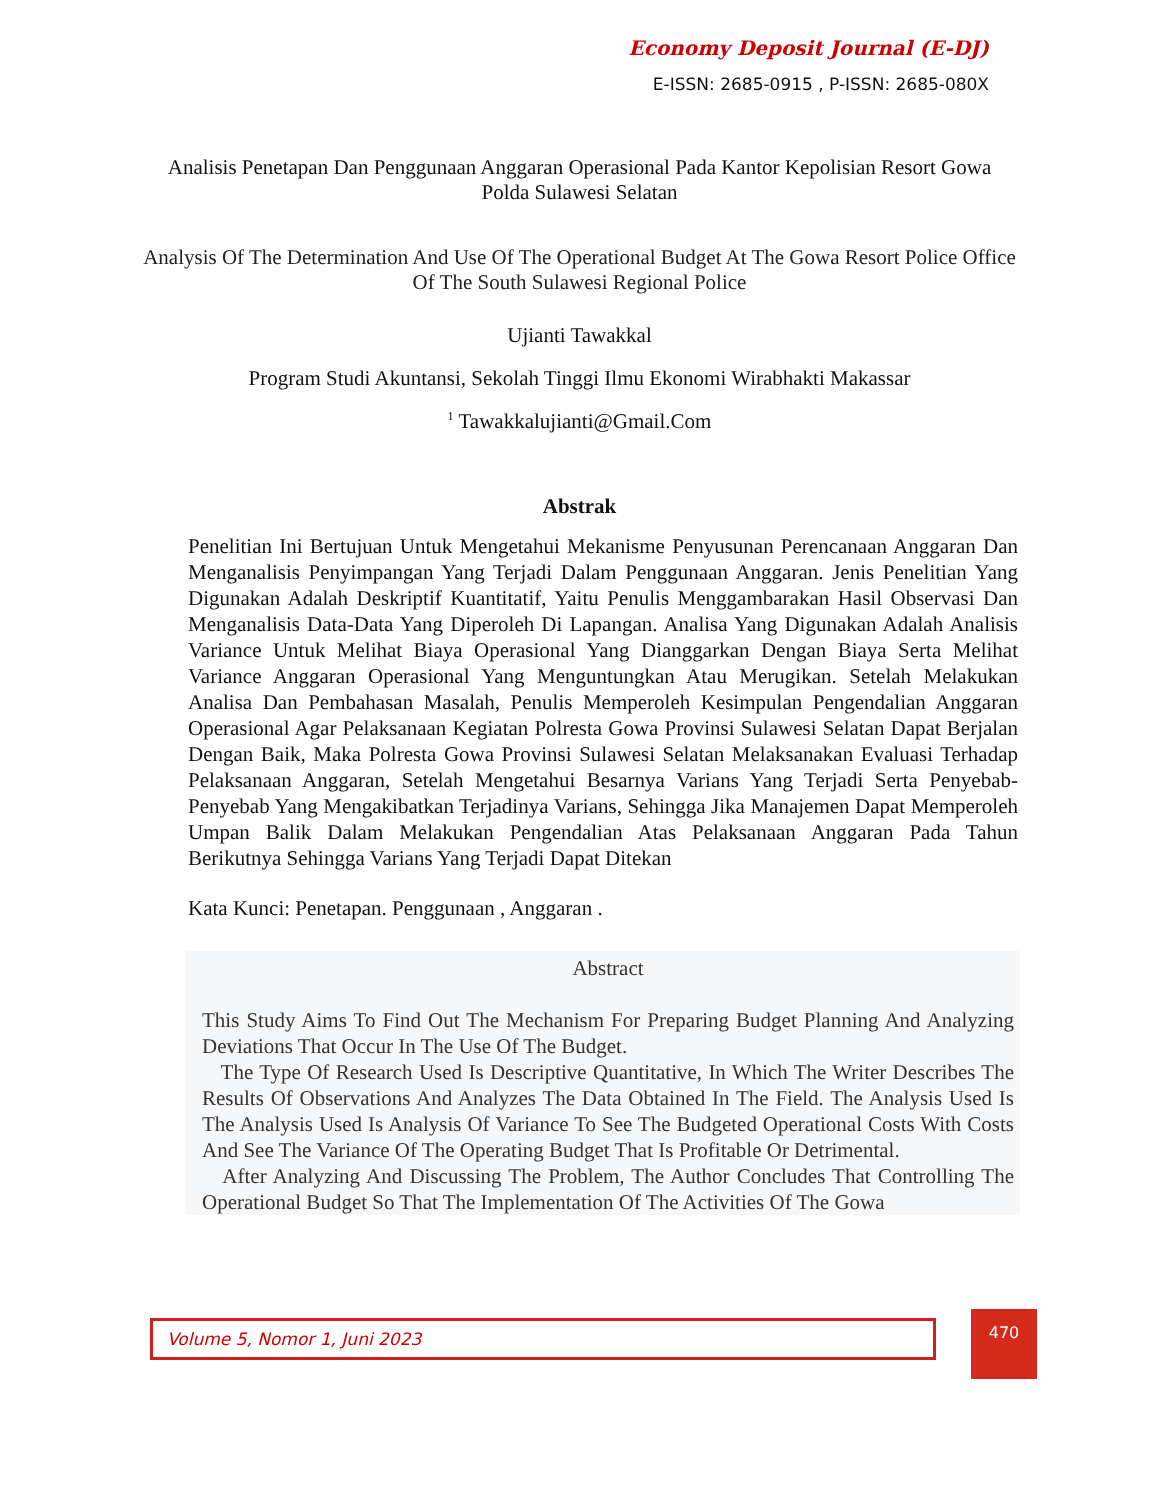Economy Deposit Journal (E-DJ)
E-ISSN: 2685-0915 , P-ISSN: 2685-080X
Analisis Penetapan Dan Penggunaan Anggaran Operasional Pada Kantor Kepolisian Resort Gowa Polda Sulawesi Selatan
Analysis Of The Determination And Use Of The Operational Budget At The Gowa Resort Police Office Of The South Sulawesi Regional Police
Ujianti Tawakkal
Program Studi Akuntansi, Sekolah Tinggi Ilmu Ekonomi Wirabhakti Makassar
<sup>1</sup> Tawakkalujianti@Gmail.Com
Abstrak
Penelitian Ini Bertujuan Untuk Mengetahui Mekanisme Penyusunan Perencanaan Anggaran Dan Menganalisis Penyimpangan Yang Terjadi Dalam Penggunaan Anggaran. Jenis Penelitian Yang Digunakan Adalah Deskriptif Kuantitatif, Yaitu Penulis Menggambarakan Hasil Observasi Dan Menganalisis Data-Data Yang Diperoleh Di Lapangan. Analisa Yang Digunakan Adalah Analisis Variance Untuk Melihat Biaya Operasional Yang Dianggarkan Dengan Biaya Serta Melihat Variance Anggaran Operasional Yang Menguntungkan Atau Merugikan. Setelah Melakukan Analisa Dan Pembahasan Masalah, Penulis Memperoleh Kesimpulan Pengendalian Anggaran Operasional Agar Pelaksanaan Kegiatan Polresta Gowa Provinsi Sulawesi Selatan Dapat Berjalan Dengan Baik, Maka Polresta Gowa Provinsi Sulawesi Selatan Melaksanakan Evaluasi Terhadap Pelaksanaan Anggaran, Setelah Mengetahui Besarnya Varians Yang Terjadi Serta Penyebab-Penyebab Yang Mengakibatkan Terjadinya Varians, Sehingga Jika Manajemen Dapat Memperoleh Umpan Balik Dalam Melakukan Pengendalian Atas Pelaksanaan Anggaran Pada Tahun Berikutnya Sehingga Varians Yang Terjadi Dapat Ditekan
Kata Kunci: Penetapan. Penggunaan , Anggaran .
Abstract
This Study Aims To Find Out The Mechanism For Preparing Budget Planning And Analyzing Deviations That Occur In The Use Of The Budget.
The Type Of Research Used Is Descriptive Quantitative, In Which The Writer Describes The Results Of Observations And Analyzes The Data Obtained In The Field. The Analysis Used Is The Analysis Used Is Analysis Of Variance To See The Budgeted Operational Costs With Costs And See The Variance Of The Operating Budget That Is Profitable Or Detrimental.
After Analyzing And Discussing The Problem, The Author Concludes That Controlling The Operational Budget So That The Implementation Of The Activities Of The Gowa
Volume 5, Nomor 1, Juni 2023 470